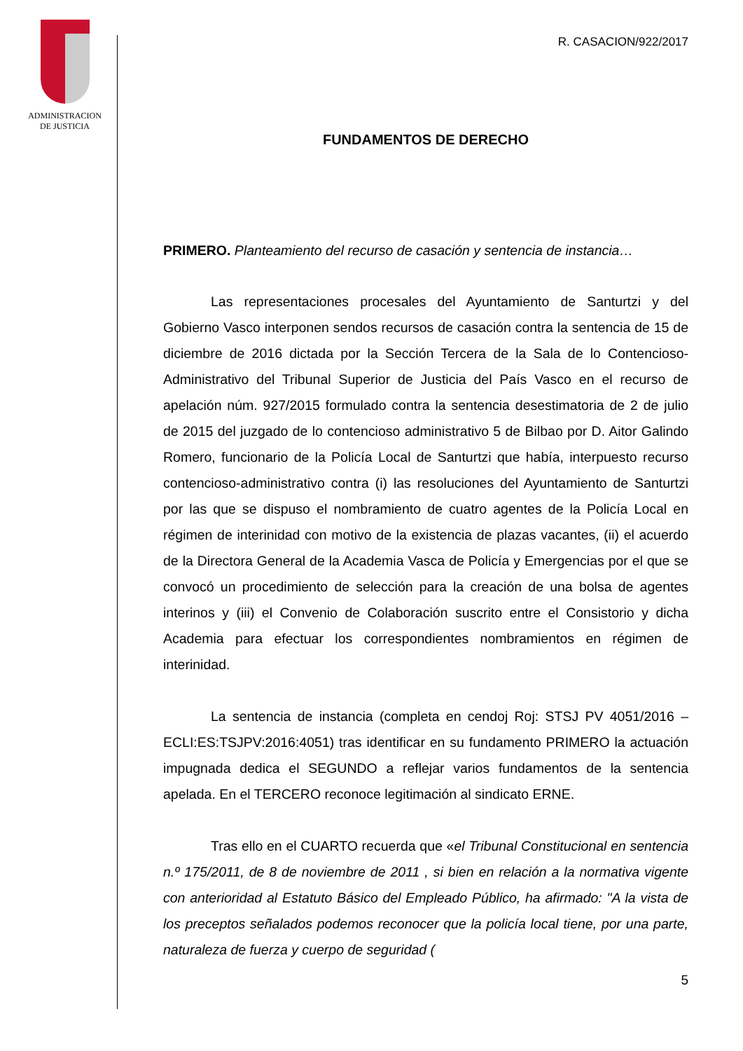ADMINISTRACION
DE JUSTICIA
R. CASACION/922/2017
FUNDAMENTOS DE DERECHO
PRIMERO. Planteamiento del recurso de casación y sentencia de instancia…
Las representaciones procesales del Ayuntamiento de Santurtzi y del Gobierno Vasco interponen sendos recursos de casación contra la sentencia de 15 de diciembre de 2016 dictada por la Sección Tercera de la Sala de lo Contencioso-Administrativo del Tribunal Superior de Justicia del País Vasco en el recurso de apelación núm. 927/2015 formulado contra la sentencia desestimatoria de 2 de julio de 2015 del juzgado de lo contencioso administrativo 5 de Bilbao por D. Aitor Galindo Romero, funcionario de la Policía Local de Santurtzi que había, interpuesto recurso contencioso-administrativo contra (i) las resoluciones del Ayuntamiento de Santurtzi por las que se dispuso el nombramiento de cuatro agentes de la Policía Local en régimen de interinidad con motivo de la existencia de plazas vacantes, (ii) el acuerdo de la Directora General de la Academia Vasca de Policía y Emergencias por el que se convocó un procedimiento de selección para la creación de una bolsa de agentes interinos y (iii) el Convenio de Colaboración suscrito entre el Consistorio y dicha Academia para efectuar los correspondientes nombramientos en régimen de interinidad.
La sentencia de instancia (completa en cendoj Roj: STSJ PV 4051/2016 – ECLI:ES:TSJPV:2016:4051) tras identificar en su fundamento PRIMERO la actuación impugnada dedica el SEGUNDO a reflejar varios fundamentos de la sentencia apelada. En el TERCERO reconoce legitimación al sindicato ERNE.
Tras ello en el CUARTO recuerda que «el Tribunal Constitucional en sentencia n.º 175/2011, de 8 de noviembre de 2011 , si bien en relación a la normativa vigente con anterioridad al Estatuto Básico del Empleado Público, ha afirmado: "A la vista de los preceptos señalados podemos reconocer que la policía local tiene, por una parte, naturaleza de fuerza y cuerpo de seguridad (
5